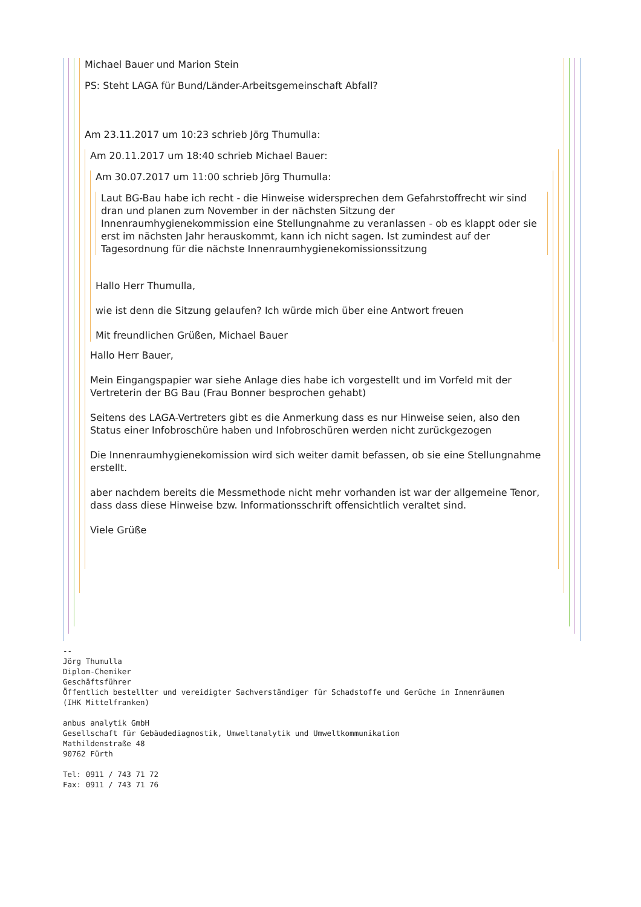Michael Bauer und Marion Stein
PS: Steht LAGA für Bund/Länder-Arbeitsgemeinschaft Abfall?
Am 23.11.2017 um 10:23 schrieb Jörg Thumulla:
Am 20.11.2017 um 18:40 schrieb Michael Bauer:
Am 30.07.2017 um 11:00 schrieb Jörg Thumulla:
Laut BG-Bau habe ich recht - die Hinweise widersprechen dem Gefahrstoffrecht wir sind dran und planen zum November in der nächsten Sitzung der Innenraumhygienekommission eine Stellungnahme zu veranlassen - ob es klappt oder sie erst im nächsten Jahr herauskommt, kann ich nicht sagen. Ist zumindest auf der Tagesordnung für die nächste Innenraumhygienekomissionssitzung
Hallo Herr Thumulla,
wie ist denn die Sitzung gelaufen? Ich würde mich über eine Antwort freuen
Mit freundlichen Grüßen, Michael Bauer
Hallo Herr Bauer,
Mein Eingangspapier war siehe Anlage dies habe ich vorgestellt und im Vorfeld mit der Vertreterin der BG Bau (Frau Bonner besprochen gehabt)
Seitens des LAGA-Vertreters gibt es die Anmerkung dass es nur Hinweise seien, also den Status einer Infobroschüre haben und Infobroschüren werden nicht zurückgezogen
Die Innenraumhygienekomission wird sich weiter damit befassen, ob sie eine Stellungnahme erstellt.
aber nachdem bereits die Messmethode nicht mehr vorhanden ist war der allgemeine Tenor, dass dass diese Hinweise bzw. Informationsschrift offensichtlich veraltet sind.
Viele Grüße
-- 
Jörg Thumulla
Diplom-Chemiker
Geschäftsführer
Öffentlich bestellter und vereidigter Sachverständiger für Schadstoffe und Gerüche in Innenräumen
(IHK Mittelfranken)

anbus analytik GmbH
Gesellschaft für Gebäudediagnostik, Umweltanalytik und Umweltkommunikation
Mathildenstraße 48
90762 Fürth

Tel: 0911 / 743 71 72
Fax: 0911 / 743 71 76